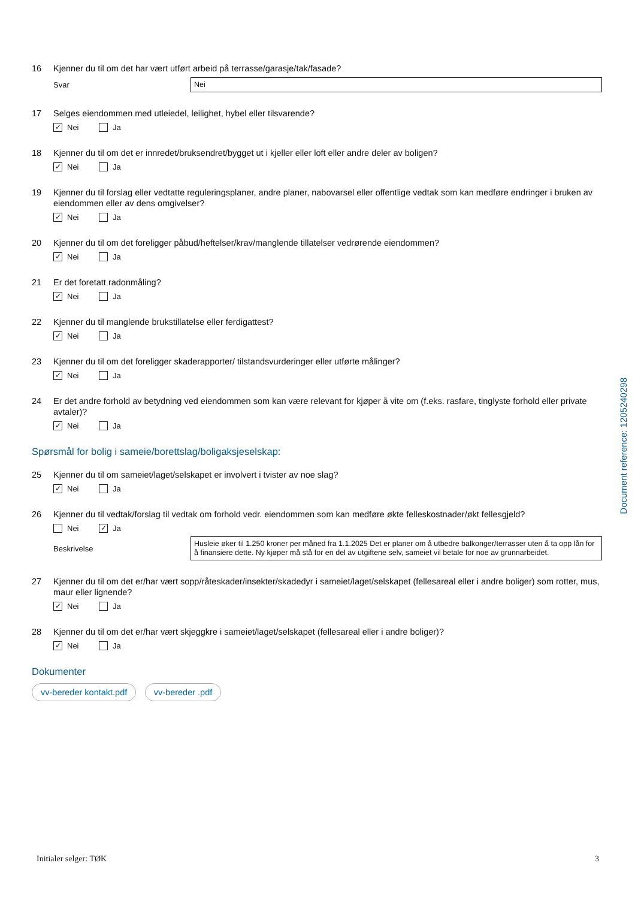16 Kjenner du til om det har vært utført arbeid på terrasse/garasje/tak/fasade?
Svar
Nei
17 Selges eiendommen med utleiedel, leilighet, hybel eller tilsvarende?
✓ Nei Ja
18 Kjenner du til om det er innredet/bruksendret/bygget ut i kjeller eller loft eller andre deler av boligen?
✓ Nei Ja
19 Kjenner du til forslag eller vedtatte reguleringsplaner, andre planer, nabovarsel eller offentlige vedtak som kan medføre endringer i bruken av eiendommen eller av dens omgivelser?
✓ Nei Ja
20 Kjenner du til om det foreligger påbud/heftelser/krav/manglende tillatelser vedrørende eiendommen?
✓ Nei Ja
21 Er det foretatt radonmåling?
✓ Nei Ja
22 Kjenner du til manglende brukstillatelse eller ferdigattest?
✓ Nei Ja
23 Kjenner du til om det foreligger skaderapporter/ tilstandsvurderinger eller utførte målinger?
✓ Nei Ja
24 Er det andre forhold av betydning ved eiendommen som kan være relevant for kjøper å vite om (f.eks. rasfare, tinglyste forhold eller private avtaler)?
✓ Nei Ja
Spørsmål for bolig i sameie/borettslag/boligaksjeselskap:
25 Kjenner du til om sameiet/laget/selskapet er involvert i tvister av noe slag?
✓ Nei Ja
26 Kjenner du til vedtak/forslag til vedtak om forhold vedr. eiendommen som kan medføre økte felleskostnader/økt fellesgjeld?
Nei ✓ Ja
Beskrivelse
Husleie øker til 1.250 kroner per måned fra 1.1.2025 Det er planer om å utbedre balkonger/terrasser uten å ta opp lån for å finansiere dette. Ny kjøper må stå for en del av utgiftene selv, sameiet vil betale for noe av grunnarbeidet.
27 Kjenner du til om det er/har vært sopp/råteskader/insekter/skadedyr i sameiet/laget/selskapet (fellesareal eller i andre boliger) som rotter, mus, maur eller lignende?
✓ Nei Ja
28 Kjenner du til om det er/har vært skjeggkre i sameiet/laget/selskapet (fellesareal eller i andre boliger)?
✓ Nei Ja
Dokumenter
vv-bereder kontakt.pdf vv-bereder .pdf
Document reference: 1205240298
Initialer selger: TØK 3